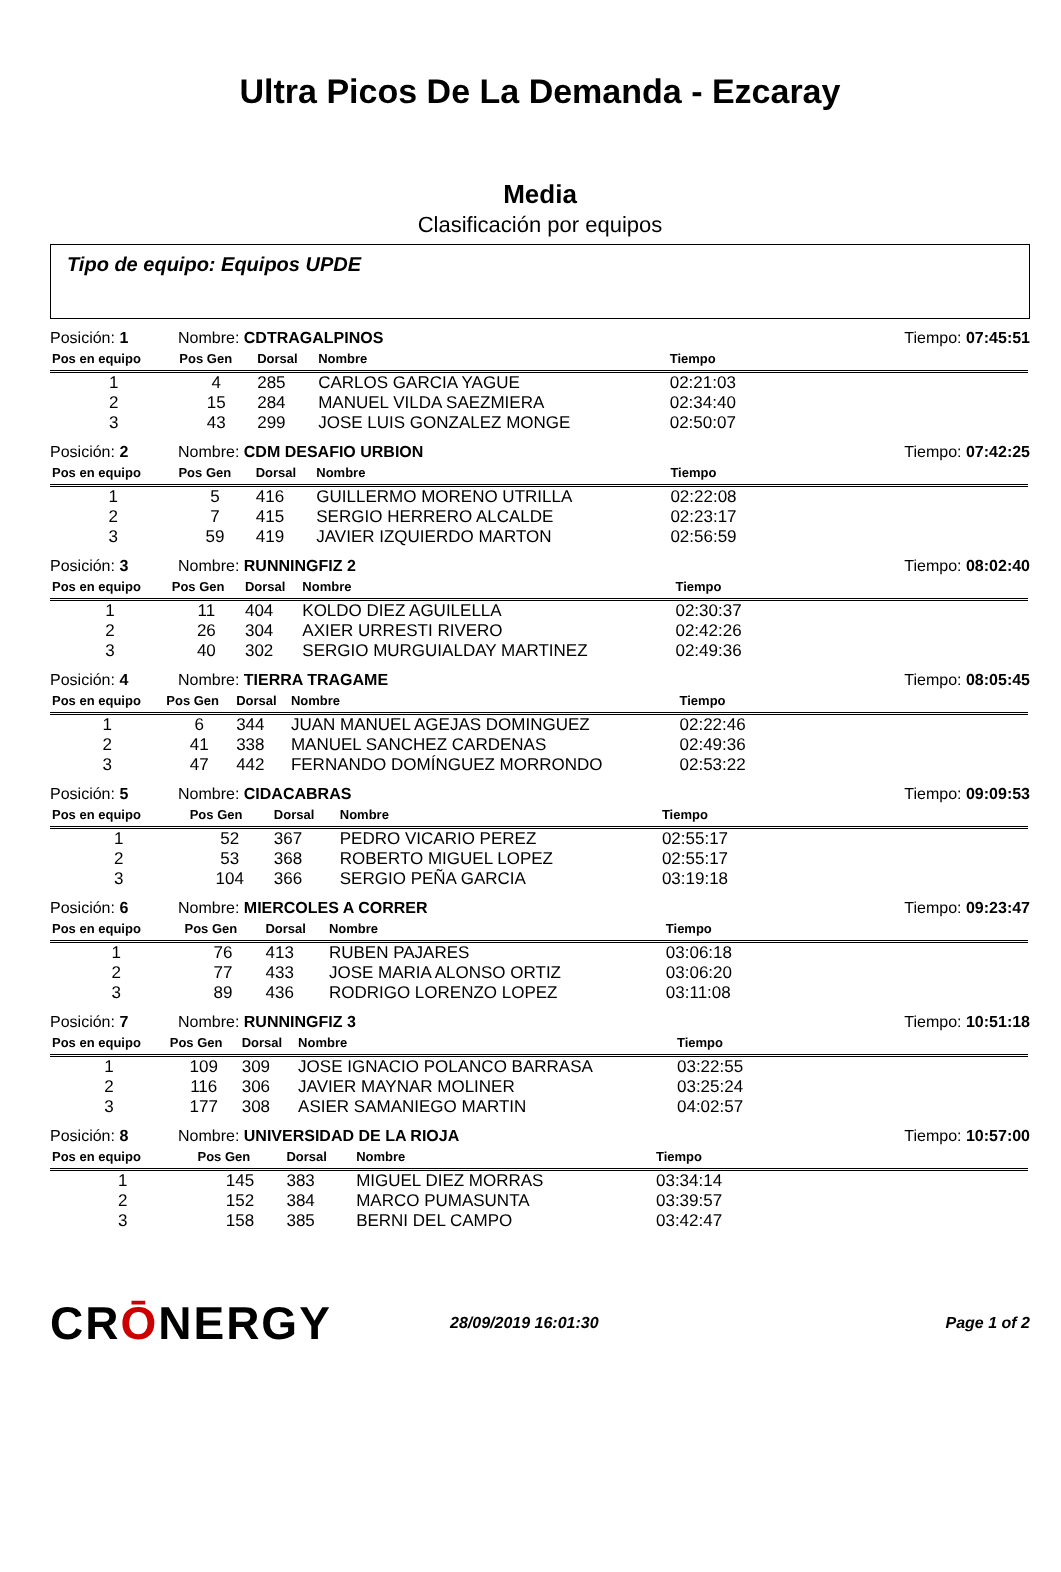Ultra Picos De La Demanda - Ezcaray
Media
Clasificación por equipos
Tipo de equipo: Equipos UPDE
Posición: 1 Nombre: CDTRAGALPINOS Tiempo: 07:45:51
| Pos en equipo | Pos Gen | Dorsal | Nombre | Tiempo | |
| --- | --- | --- | --- | --- | --- |
| 1 | 4 | 285 | CARLOS GARCIA YAGUE | 02:21:03 | |
| 2 | 15 | 284 | MANUEL VILDA SAEZMIERA | 02:34:40 | |
| 3 | 43 | 299 | JOSE LUIS GONZALEZ MONGE | 02:50:07 | |
Posición: 2 Nombre: CDM DESAFIO URBION Tiempo: 07:42:25
| Pos en equipo | Pos Gen | Dorsal | Nombre | Tiempo | |
| --- | --- | --- | --- | --- | --- |
| 1 | 5 | 416 | GUILLERMO MORENO UTRILLA | 02:22:08 | |
| 2 | 7 | 415 | SERGIO HERRERO ALCALDE | 02:23:17 | |
| 3 | 59 | 419 | JAVIER IZQUIERDO MARTON | 02:56:59 | |
Posición: 3 Nombre: RUNNINGFIZ 2 Tiempo: 08:02:40
| Pos en equipo | Pos Gen | Dorsal | Nombre | Tiempo | |
| --- | --- | --- | --- | --- | --- |
| 1 | 11 | 404 | KOLDO DIEZ AGUILELLA | 02:30:37 | |
| 2 | 26 | 304 | AXIER URRESTI RIVERO | 02:42:26 | |
| 3 | 40 | 302 | SERGIO MURGUIALDAY MARTINEZ | 02:49:36 | |
Posición: 4 Nombre: TIERRA TRAGAME Tiempo: 08:05:45
| Pos en equipo | Pos Gen | Dorsal | Nombre | Tiempo | |
| --- | --- | --- | --- | --- | --- |
| 1 | 6 | 344 | JUAN MANUEL AGEJAS DOMINGUEZ | 02:22:46 | |
| 2 | 41 | 338 | MANUEL SANCHEZ CARDENAS | 02:49:36 | |
| 3 | 47 | 442 | FERNANDO DOMÍNGUEZ MORRONDO | 02:53:22 | |
Posición: 5 Nombre: CIDACABRAS Tiempo: 09:09:53
| Pos en equipo | Pos Gen | Dorsal | Nombre | Tiempo | |
| --- | --- | --- | --- | --- | --- |
| 1 | 52 | 367 | PEDRO VICARIO PEREZ | 02:55:17 | |
| 2 | 53 | 368 | ROBERTO MIGUEL LOPEZ | 02:55:17 | |
| 3 | 104 | 366 | SERGIO PEÑA GARCIA | 03:19:18 | |
Posición: 6 Nombre: MIERCOLES A CORRER Tiempo: 09:23:47
| Pos en equipo | Pos Gen | Dorsal | Nombre | Tiempo | |
| --- | --- | --- | --- | --- | --- |
| 1 | 76 | 413 | RUBEN PAJARES | 03:06:18 | |
| 2 | 77 | 433 | JOSE MARIA ALONSO ORTIZ | 03:06:20 | |
| 3 | 89 | 436 | RODRIGO LORENZO LOPEZ | 03:11:08 | |
Posición: 7 Nombre: RUNNINGFIZ 3 Tiempo: 10:51:18
| Pos en equipo | Pos Gen | Dorsal | Nombre | Tiempo | |
| --- | --- | --- | --- | --- | --- |
| 1 | 109 | 309 | JOSE IGNACIO POLANCO BARRASA | 03:22:55 | |
| 2 | 116 | 306 | JAVIER MAYNAR MOLINER | 03:25:24 | |
| 3 | 177 | 308 | ASIER SAMANIEGO MARTIN | 04:02:57 | |
Posición: 8 Nombre: UNIVERSIDAD DE LA RIOJA Tiempo: 10:57:00
| Pos en equipo | Pos Gen | Dorsal | Nombre | Tiempo | |
| --- | --- | --- | --- | --- | --- |
| 1 | 145 | 383 | MIGUEL DIEZ MORRAS | 03:34:14 | |
| 2 | 152 | 384 | MARCO PUMASUNTA | 03:39:57 | |
| 3 | 158 | 385 | BERNI DEL CAMPO | 03:42:47 | |
CRŌNERGY 28/09/2019 16:01:30 Page 1 of 2